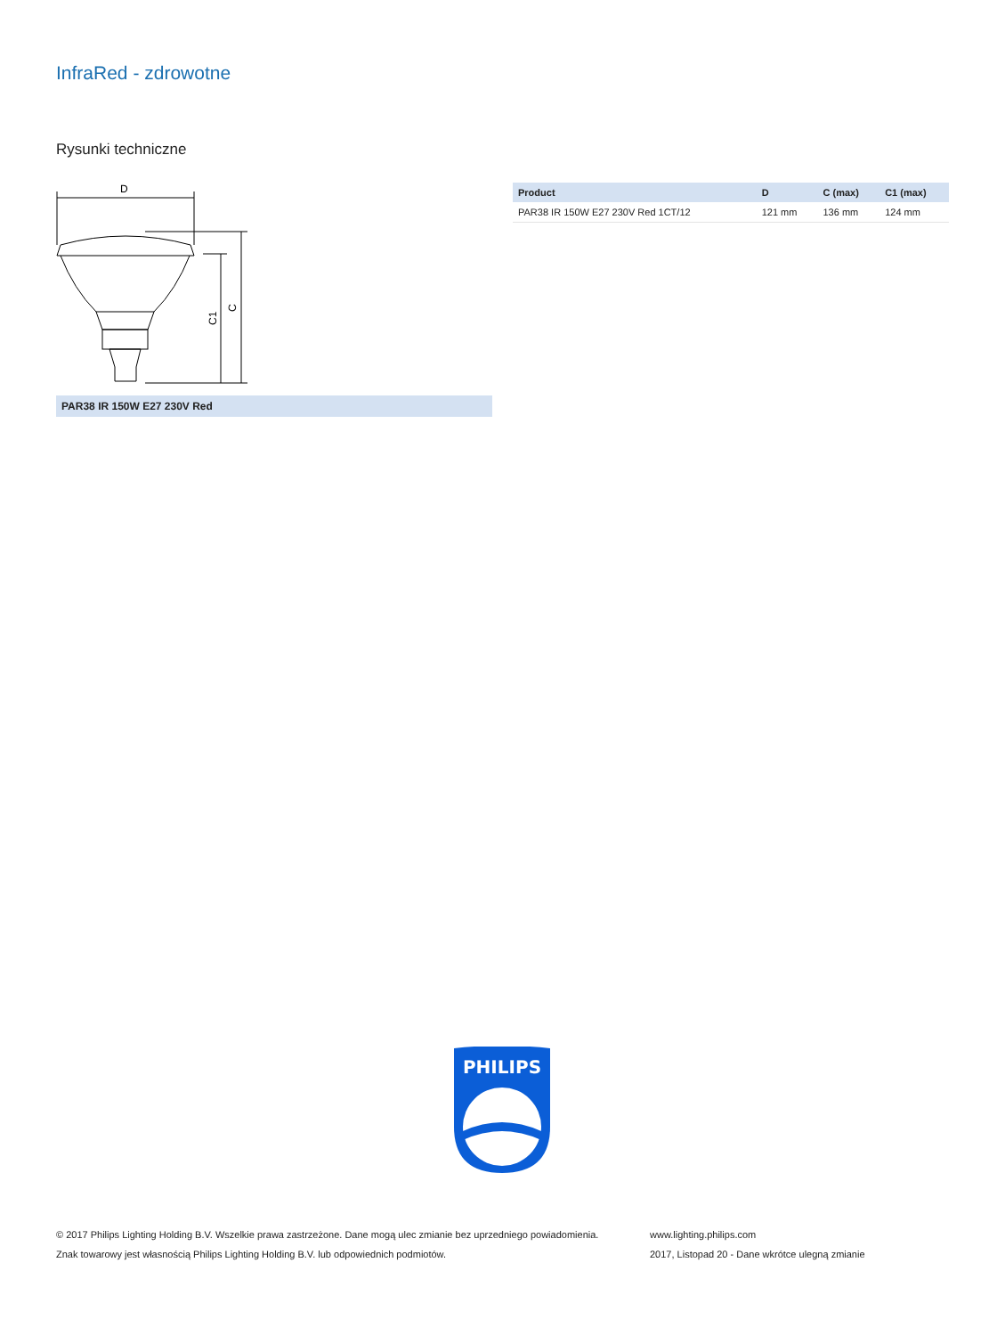InfraRed - zdrowotne
Rysunki techniczne
D
C1
C
PAR38 IR 150W E27 230V Red
| Product | D | C (max) | C1 (max) |
| --- | --- | --- | --- |
| PAR38 IR 150W E27 230V Red 1CT/12 | 121 mm | 136 mm | 124 mm |
PHILIPS
© 2017 Philips Lighting Holding B.V. Wszelkie prawa zastrzeżone. Dane mogą ulec zmianie bez uprzedniego powiadomienia.
Znak towarowy jest własnością Philips Lighting Holding B.V. lub odpowiednich podmiotów.
www.lighting.philips.com
2017, Listopad 20 - Dane wkrótce ulegną zmianie